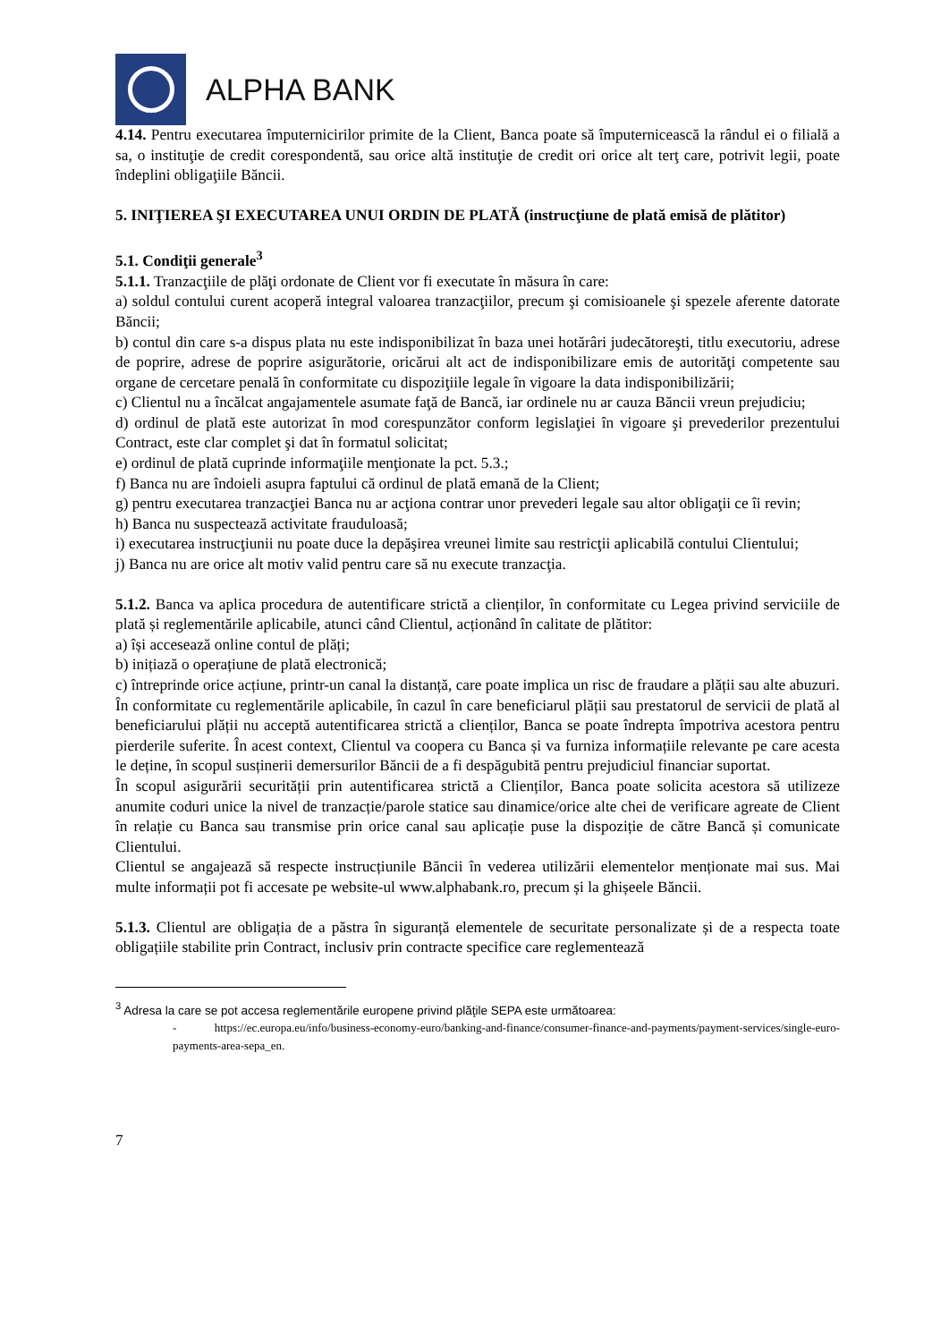ALPHA BANK
4.14. Pentru executarea împuternicirilor primite de la Client, Banca poate să împuternicească la rândul ei o filială a sa, o instituţie de credit corespondentă, sau orice altă instituţie de credit ori orice alt terţ care, potrivit legii, poate îndeplini obligaţiile Băncii.
5. INIŢIEREA ŞI EXECUTAREA UNUI ORDIN DE PLATĂ (instrucţiune de plată emisă de plătitor)
5.1. Condiţii generale<sup>3</sup>
5.1.1. Tranzacţiile de plăţi ordonate de Client vor fi executate în măsura în care:
a) soldul contului curent acoperă integral valoarea tranzacţiilor, precum şi comisioanele şi spezele aferente datorate Băncii;
b) contul din care s-a dispus plata nu este indisponibilizat în baza unei hotărâri judecătoreşti, titlu executoriu, adrese de poprire, adrese de poprire asigurătorie, oricărui alt act de indisponibilizare emis de autorităţi competente sau organe de cercetare penală în conformitate cu dispoziţiile legale în vigoare la data indisponibilizării;
c) Clientul nu a încălcat angajamentele asumate faţă de Bancă, iar ordinele nu ar cauza Băncii vreun prejudiciu;
d) ordinul de plată este autorizat în mod corespunzător conform legislaţiei în vigoare şi prevederilor prezentului Contract, este clar complet şi dat în formatul solicitat;
e) ordinul de plată cuprinde informaţiile menţionate la pct. 5.3.;
f) Banca nu are îndoieli asupra faptului că ordinul de plată emană de la Client;
g) pentru executarea tranzacţiei Banca nu ar acţiona contrar unor prevederi legale sau altor obligaţii ce îi revin;
h) Banca nu suspectează activitate frauduloasă;
i) executarea instrucţiunii nu poate duce la depăşirea vreunei limite sau restricţii aplicabilă contului Clientului;
j) Banca nu are orice alt motiv valid pentru care să nu execute tranzacţia.
5.1.2. Banca va aplica procedura de autentificare strictă a clienților, în conformitate cu Legea privind serviciile de plată și reglementările aplicabile, atunci când Clientul, acționând în calitate de plătitor:
a) își accesează online contul de plăți;
b) inițiază o operațiune de plată electronică;
c) întreprinde orice acțiune, printr-un canal la distanță, care poate implica un risc de fraudare a plății sau alte abuzuri.
În conformitate cu reglementările aplicabile, în cazul în care beneficiarul plății sau prestatorul de servicii de plată al beneficiarului plății nu acceptă autentificarea strictă a clienților, Banca se poate îndrepta împotriva acestora pentru pierderile suferite. În acest context, Clientul va coopera cu Banca și va furniza informațiile relevante pe care acesta le deține, în scopul susținerii demersurilor Băncii de a fi despăgubită pentru prejudiciul financiar suportat.
În scopul asigurării securității prin autentificarea strictă a Clienților, Banca poate solicita acestora să utilizeze anumite coduri unice la nivel de tranzacție/parole statice sau dinamice/orice alte chei de verificare agreate de Client în relație cu Banca sau transmise prin orice canal sau aplicație puse la dispoziție de către Bancă și comunicate Clientului.
Clientul se angajează să respecte instrucțiunile Băncii în vederea utilizării elementelor menționate mai sus. Mai multe informații pot fi accesate pe website-ul www.alphabank.ro, precum și la ghișeele Băncii.
5.1.3. Clientul are obligația de a păstra în siguranță elementele de securitate personalizate și de a respecta toate obligațiile stabilite prin Contract, inclusiv prin contracte specifice care reglementează
<sup>3</sup> Adresa la care se pot accesa reglementările europene privind plăţile SEPA este următoarea:
- https://ec.europa.eu/info/business-economy-euro/banking-and-finance/consumer-finance-and-payments/payment-services/single-euro-payments-area-sepa_en.
7